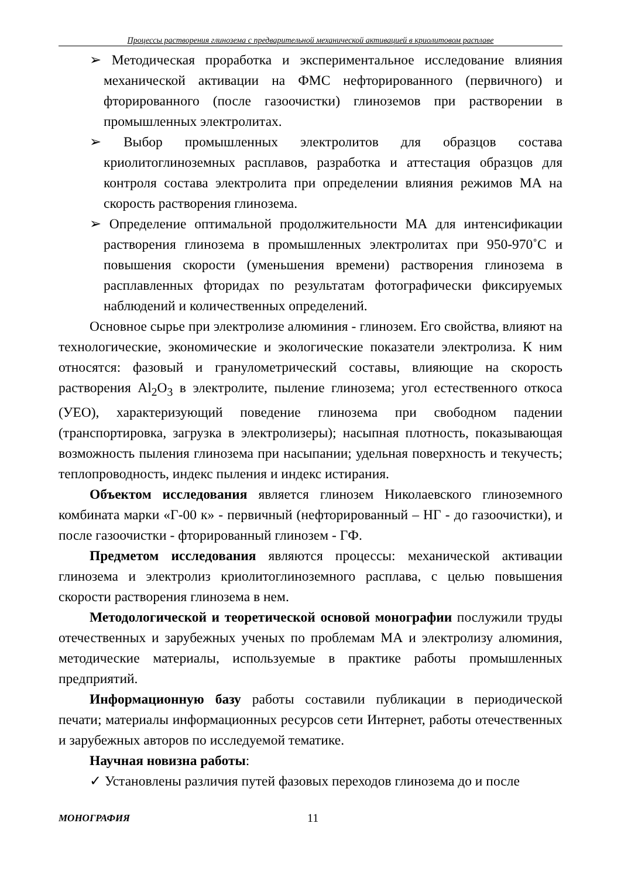Процессы растворения глинозема с предварительной механической активацией в криолитовом расплаве
➢ Методическая проработка и экспериментальное исследование влияния механической активации на ФМС нефторированного (первичного) и фторированного (после газоочистки) глиноземов при растворении в промышленных электролитах.
➢ Выбор промышленных электролитов для образцов состава криолитоглиноземных расплавов, разработка и аттестация образцов для контроля состава электролита при определении влияния режимов МА на скорость растворения глинозема.
➢ Определение оптимальной продолжительности МА для интенсификации растворения глинозема в промышленных электролитах при 950-970˚С и повышения скорости (уменьшения времени) растворения глинозема в расплавленных фторидах по результатам фотографически фиксируемых наблюдений и количественных определений.
Основное сырье при электролизе алюминия - глинозем. Его свойства, влияют на технологические, экономические и экологические показатели электролиза. К ним относятся: фазовый и гранулометрический составы, влияющие на скорость растворения Al<sub>2</sub>O<sub>3</sub> в электролите, пыление глинозема; угол естественного откоса (УЕО), характеризующий поведение глинозема при свободном падении (транспортировка, загрузка в электролизеры); насыпная плотность, показывающая возможность пыления глинозема при насыпании; удельная поверхность и текучесть; теплопроводность, индекс пыления и индекс истирания.
Объектом исследования является глинозем Николаевского глиноземного комбината марки «Г-00 к» - первичный (нефторированный – НГ - до газоочистки), и после газоочистки - фторированный глинозем - ГФ.
Предметом исследования являются процессы: механической активации глинозема и электролиз криолитоглиноземного расплава, с целью повышения скорости растворения глинозема в нем.
Методологической и теоретической основой монографии послужили труды отечественных и зарубежных ученых по проблемам МА и электролизу алюминия, методические материалы, используемые в практике работы промышленных предприятий.
Информационную базу работы составили публикации в периодической печати; материалы информационных ресурсов сети Интернет, работы отечественных и зарубежных авторов по исследуемой тематике.
Научная новизна работы:
✓ Установлены различия путей фазовых переходов глинозема до и после
МОНОГРАФИЯ 11